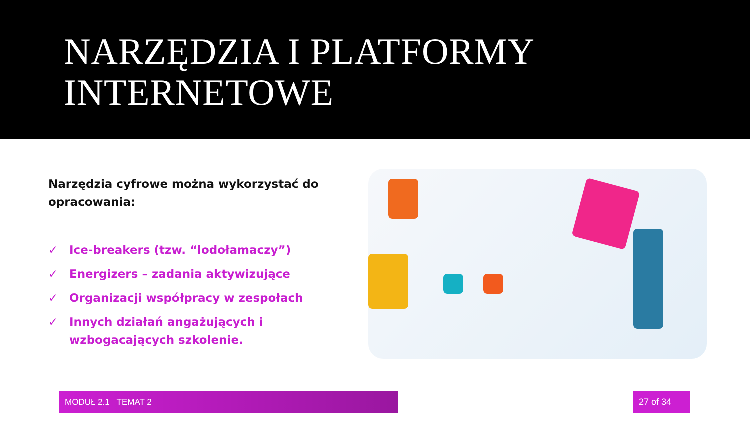NARZĘDZIA I PLATFORMY
INTERNETOWE
Narzędzia cyfrowe można wykorzystać do opracowania:
✓ Ice-breakers (tzw. “lodołamaczy”)
✓ Energizers – zadania aktywizujące
✓ Organizacji współpracy w zespołach
✓ Innych działań angażujących i wzbogacających szkolenie.
MODUŁ 2.1 TEMAT 2 27 of 34